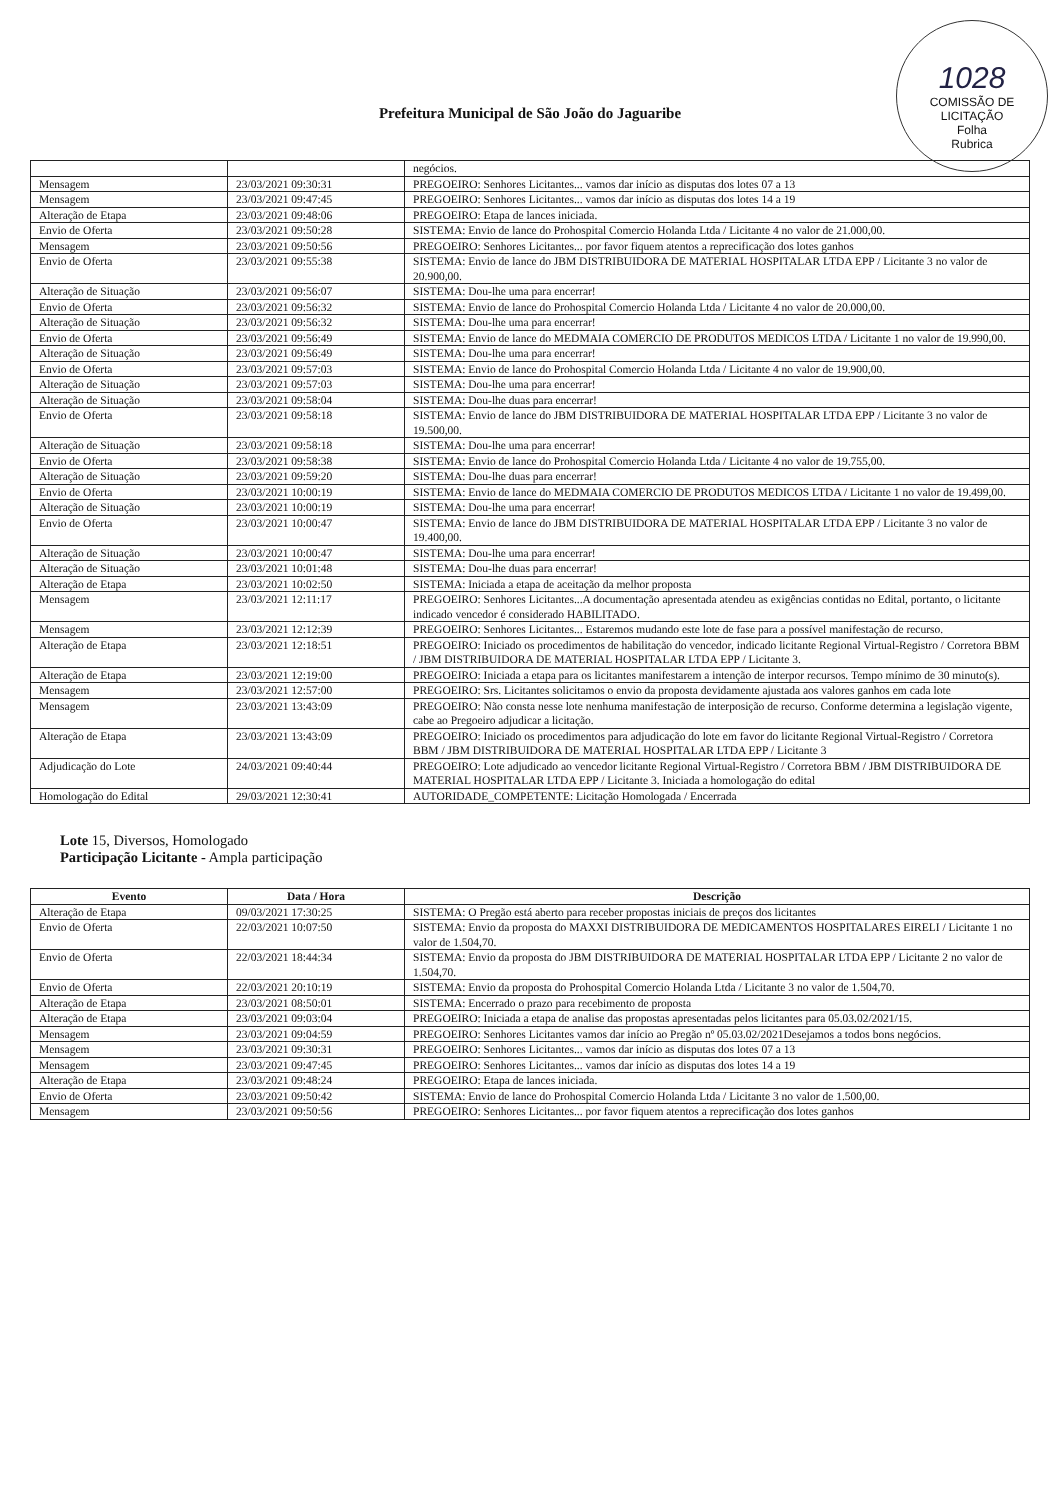1028
COMISSÃO DE LICITAÇÃO
Folha
Rubrica
Prefeitura Municipal de São João do Jaguaribe
| | | negócios. |
| Mensagem | 23/03/2021 09:30:31 | PREGOEIRO: Senhores Licitantes... vamos dar início as disputas dos lotes 07 a 13 |
| Mensagem | 23/03/2021 09:47:45 | PREGOEIRO: Senhores Licitantes... vamos dar início as disputas dos lotes 14 a 19 |
| Alteração de Etapa | 23/03/2021 09:48:06 | PREGOEIRO: Etapa de lances iniciada. |
| Envio de Oferta | 23/03/2021 09:50:28 | SISTEMA: Envio de lance do Prohospital Comercio Holanda Ltda / Licitante 4 no valor de 21.000,00. |
| Mensagem | 23/03/2021 09:50:56 | PREGOEIRO: Senhores Licitantes... por favor fiquem atentos a reprecificação dos lotes ganhos |
| Envio de Oferta | 23/03/2021 09:55:38 | SISTEMA: Envio de lance do JBM DISTRIBUIDORA DE MATERIAL HOSPITALAR LTDA EPP / Licitante 3 no valor de 20.900,00. |
| Alteração de Situação | 23/03/2021 09:56:07 | SISTEMA: Dou-lhe uma para encerrar! |
| Envio de Oferta | 23/03/2021 09:56:32 | SISTEMA: Envio de lance do Prohospital Comercio Holanda Ltda / Licitante 4 no valor de 20.000,00. |
| Alteração de Situação | 23/03/2021 09:56:32 | SISTEMA: Dou-lhe uma para encerrar! |
| Envio de Oferta | 23/03/2021 09:56:49 | SISTEMA: Envio de lance do MEDMAIA COMERCIO DE PRODUTOS MEDICOS LTDA / Licitante 1 no valor de 19.990,00. |
| Alteração de Situação | 23/03/2021 09:56:49 | SISTEMA: Dou-lhe uma para encerrar! |
| Envio de Oferta | 23/03/2021 09:57:03 | SISTEMA: Envio de lance do Prohospital Comercio Holanda Ltda / Licitante 4 no valor de 19.900,00. |
| Alteração de Situação | 23/03/2021 09:57:03 | SISTEMA: Dou-lhe uma para encerrar! |
| Alteração de Situação | 23/03/2021 09:58:04 | SISTEMA: Dou-lhe duas para encerrar! |
| Envio de Oferta | 23/03/2021 09:58:18 | SISTEMA: Envio de lance do JBM DISTRIBUIDORA DE MATERIAL HOSPITALAR LTDA EPP / Licitante 3 no valor de 19.500,00. |
| Alteração de Situação | 23/03/2021 09:58:18 | SISTEMA: Dou-lhe uma para encerrar! |
| Envio de Oferta | 23/03/2021 09:58:38 | SISTEMA: Envio de lance do Prohospital Comercio Holanda Ltda / Licitante 4 no valor de 19.755,00. |
| Alteração de Situação | 23/03/2021 09:59:20 | SISTEMA: Dou-lhe duas para encerrar! |
| Envio de Oferta | 23/03/2021 10:00:19 | SISTEMA: Envio de lance do MEDMAIA COMERCIO DE PRODUTOS MEDICOS LTDA / Licitante 1 no valor de 19.499,00. |
| Alteração de Situação | 23/03/2021 10:00:19 | SISTEMA: Dou-lhe uma para encerrar! |
| Envio de Oferta | 23/03/2021 10:00:47 | SISTEMA: Envio de lance do JBM DISTRIBUIDORA DE MATERIAL HOSPITALAR LTDA EPP / Licitante 3 no valor de 19.400,00. |
| Alteração de Situação | 23/03/2021 10:00:47 | SISTEMA: Dou-lhe uma para encerrar! |
| Alteração de Situação | 23/03/2021 10:01:48 | SISTEMA: Dou-lhe duas para encerrar! |
| Alteração de Etapa | 23/03/2021 10:02:50 | SISTEMA: Iniciada a etapa de aceitação da melhor proposta |
| Mensagem | 23/03/2021 12:11:17 | PREGOEIRO: Senhores Licitantes...A documentação apresentada atendeu as exigências contidas no Edital, portanto, o licitante indicado vencedor é considerado HABILITADO. |
| Mensagem | 23/03/2021 12:12:39 | PREGOEIRO: Senhores Licitantes... Estaremos mudando este lote de fase para a possível manifestação de recurso. |
| Alteração de Etapa | 23/03/2021 12:18:51 | PREGOEIRO: Iniciado os procedimentos de habilitação do vencedor, indicado licitante Regional Virtual-Registro / Corretora BBM / JBM DISTRIBUIDORA DE MATERIAL HOSPITALAR LTDA EPP / Licitante 3. |
| Alteração de Etapa | 23/03/2021 12:19:00 | PREGOEIRO: Iniciada a etapa para os licitantes manifestarem a intenção de interpor recursos. Tempo mínimo de 30 minuto(s). |
| Mensagem | 23/03/2021 12:57:00 | PREGOEIRO: Srs. Licitantes solicitamos o envio da proposta devidamente ajustada aos valores ganhos em cada lote |
| Mensagem | 23/03/2021 13:43:09 | PREGOEIRO: Não consta nesse lote nenhuma manifestação de interposição de recurso. Conforme determina a legislação vigente, cabe ao Pregoeiro adjudicar a licitação. |
| Alteração de Etapa | 23/03/2021 13:43:09 | PREGOEIRO: Iniciado os procedimentos para adjudicação do lote em favor do licitante Regional Virtual-Registro / Corretora BBM / JBM DISTRIBUIDORA DE MATERIAL HOSPITALAR LTDA EPP / Licitante 3 |
| Adjudicação do Lote | 24/03/2021 09:40:44 | PREGOEIRO: Lote adjudicado ao vencedor licitante Regional Virtual-Registro / Corretora BBM / JBM DISTRIBUIDORA DE MATERIAL HOSPITALAR LTDA EPP / Licitante 3. Iniciada a homologação do edital |
| Homologação do Edital | 29/03/2021 12:30:41 | AUTORIDADE_COMPETENTE: Licitação Homologada / Encerrada |
Lote 15, Diversos, Homologado
Participação Licitante - Ampla participação
| Evento | Data / Hora | Descrição |
| --- | --- | --- |
| Alteração de Etapa | 09/03/2021 17:30:25 | SISTEMA: O Pregão está aberto para receber propostas iniciais de preços dos licitantes |
| Envio de Oferta | 22/03/2021 10:07:50 | SISTEMA: Envio da proposta do MAXXI DISTRIBUIDORA DE MEDICAMENTOS HOSPITALARES EIRELI / Licitante 1 no valor de 1.504,70. |
| Envio de Oferta | 22/03/2021 18:44:34 | SISTEMA: Envio da proposta do JBM DISTRIBUIDORA DE MATERIAL HOSPITALAR LTDA EPP / Licitante 2 no valor de 1.504,70. |
| Envio de Oferta | 22/03/2021 20:10:19 | SISTEMA: Envio da proposta do Prohospital Comercio Holanda Ltda / Licitante 3 no valor de 1.504,70. |
| Alteração de Etapa | 23/03/2021 08:50:01 | SISTEMA: Encerrado o prazo para recebimento de proposta |
| Alteração de Etapa | 23/03/2021 09:03:04 | PREGOEIRO: Iniciada a etapa de analise das propostas apresentadas pelos licitantes para 05.03.02/2021/15. |
| Mensagem | 23/03/2021 09:04:59 | PREGOEIRO: Senhores Licitantes vamos dar início ao Pregão nº 05.03.02/2021Desejamos a todos bons negócios. |
| Mensagem | 23/03/2021 09:30:31 | PREGOEIRO: Senhores Licitantes... vamos dar início as disputas dos lotes 07 a 13 |
| Mensagem | 23/03/2021 09:47:45 | PREGOEIRO: Senhores Licitantes... vamos dar início as disputas dos lotes 14 a 19 |
| Alteração de Etapa | 23/03/2021 09:48:24 | PREGOEIRO: Etapa de lances iniciada. |
| Envio de Oferta | 23/03/2021 09:50:42 | SISTEMA: Envio de lance do Prohospital Comercio Holanda Ltda / Licitante 3 no valor de 1.500,00. |
| Mensagem | 23/03/2021 09:50:56 | PREGOEIRO: Senhores Licitantes... por favor fiquem atentos a reprecificação dos lotes ganhos |